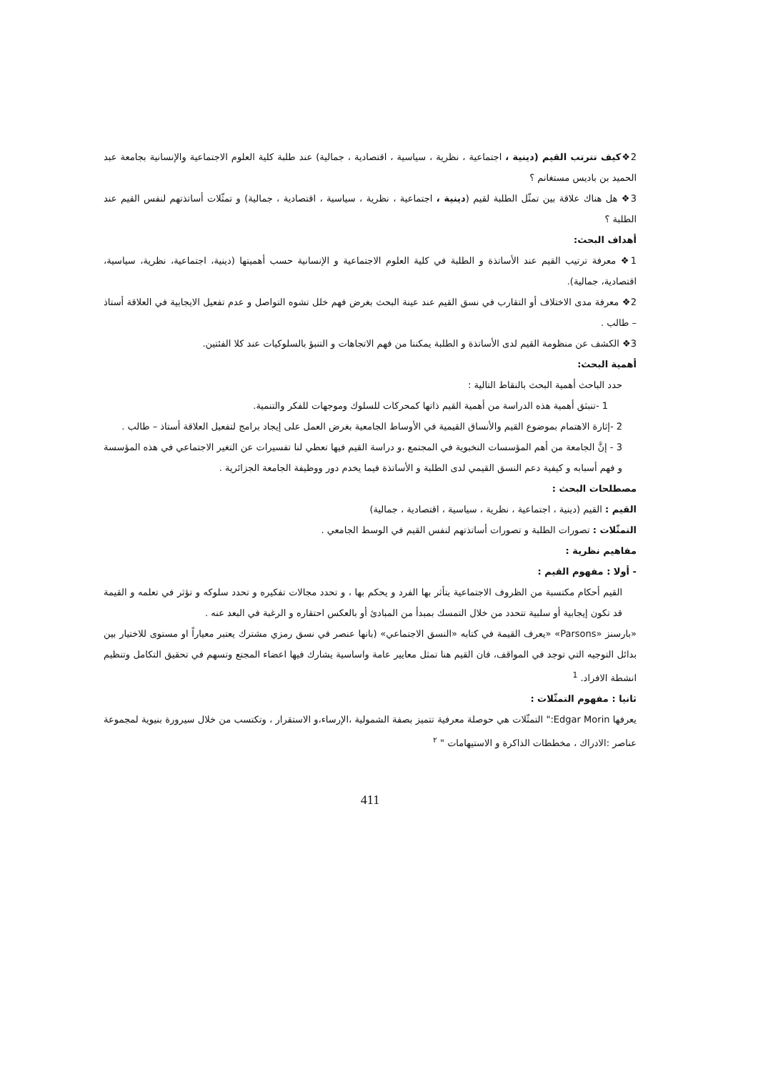2❖كيف تترتب القيم (دينية ، اجتماعية ، نظرية ، سياسية ، اقتصادية ، جمالية) عند طلبة كلية العلوم الاجتماعية والإنسانية بجامعة عبد الحميد بن باديس مستغانم ؟
3❖ هل هناك علاقة بين تمثّل الطلبة لقيم (دينية ، اجتماعية ، نظرية ، سياسية ، اقتصادية ، جمالية) و تمثّلات أساتذتهم لنفس القيم عند الطلبة ؟
أهداف البحث:
1❖ معرفة ترتيب القيم عند الأساتذة و الطلبة في كلية العلوم الاجتماعية و الإنسانية حسب أهميتها (دينية، اجتماعية، نظرية، سياسية، اقتصادية، جمالية).
2❖ معرفة مدى الاختلاف أو التقارب في نسق القيم عند عينة البحث بغرض فهم خلل تشوه التواصل و عدم تفعيل الايجابية في العلاقة أستاذ – طالب .
3❖ الكشف عن منظومة القيم لدى الأساتذة و الطلبة يمكننا من فهم الاتجاهات و التنبؤ بالسلوكيات عند كلا الفئتين.
أهمية البحث:
حدد الباحث أهمية البحث بالنقاط التالية :
1 -تنبثق أهمية هذه الدراسة من أهمية القيم ذاتها كمحركات للسلوك وموجهات للفكر والتنمية.
2 -إثارة الاهتمام بموضوع القيم والأنساق القيمية في الأوساط الجامعية بغرض العمل على إيجاد برامج لتفعيل العلاقة أستاذ – طالب .
3 - إنَّ الجامعة من أهم المؤسسات النخبوية في المجتمع ،و دراسة القيم فيها تعطي لنا تفسيرات عن التغير الاجتماعي في هذه المؤسسة و فهم أسبابه و كيفية دعم النسق القيمي لدى الطلبة و الأساتذة فيما يخدم دور ووظيفة الجامعة الجزائرية .
مصطلحات البحث :
القيم : القيم (دينية ، اجتماعية ، نظرية ، سياسية ، اقتصادية ، جمالية)
التمثّلات : تصورات الطلبة و تصورات أساتذتهم لنفس القيم في الوسط الجامعي .
مفاهيم نظرية :
- أولا : مفهوم القيم :
القيم أحكام مكتسبة من الظروف الاجتماعية يتأثر بها الفرد و يحكم بها ، و تحدد مجالات تفكيره و تحدد سلوكه و تؤثر في تعلمه و القيمة قد تكون إيجابية أو سلبية تتحدد من خلال التمسك بمبدأ من المبادئ أو بالعكس احتقاره و الرغبة في البعد عنه .
«بارسنز «Parsons» «يعرف القيمة في كتابه «النسق الاجتماعي» (بانها عنصر في نسق رمزي مشترك يعتبر معياراً او مستوى للاختيار بين بدائل التوجيه التي توجد في المواقف، فان القيم هنا تمثل معايير عامة واساسية يشارك فيها اعضاء المجتع وتسهم في تحقيق التكامل وتنظيم انشطة الافراد. <sup>1</sup>
ثانيا : مفهوم التمثّلات :
يعرفها Edgar Morin:" التمثّلات هي حوصلة معرفية تتميز بصفة الشمولية ،الإرساء،و الاستقرار ، وتكتسب من خلال سيرورة بنيوية لمجموعة عناصر :الادراك ، مخططات الذاكرة و الاستيهامات " <sup>٢</sup>
411